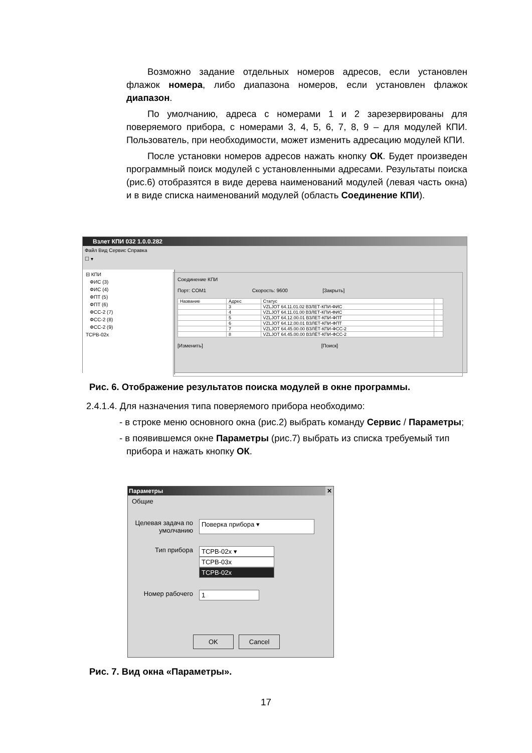Возможно задание отдельных номеров адресов, если установлен флажок номера, либо диапазона номеров, если установлен флажок диапазон.
По умолчанию, адреса с номерами 1 и 2 зарезервированы для поверяемого прибора, с номерами 3, 4, 5, 6, 7, 8, 9 – для модулей КПИ. Пользователь, при необходимости, может изменить адресацию модулей КПИ.
После установки номеров адресов нажать кнопку ОК. Будет произведен программный поиск модулей с установленными адресами. Результаты поиска (рис.6) отобразятся в виде дерева наименований модулей (левая часть окна) и в виде списка наименований модулей (область Соединение КПИ).
Взлет КПИ 032 1.0.0.282
Файл Вид Сервис Справка
☐ ▾
⊟ КПИ
ФИС (3)
ФИС (4)
ФПТ (5)
ФПТ (6)
ФСС-2 (7)
ФСС-2 (8)
ФСС-2 (9)
ТСРВ-02х
Соединение КПИ
Порт: COM1 Скорость: 9600 [Закрыть]
| Название | Адрес | Статус | |
| --- | --- | --- | --- |
| | 3 | VZLJOT 64.11.01.02 ВЗЛЕТ-КПИ-ФИС | |
| | 4 | VZLJOT 64.11.01.00 ВЗЛЕТ-КПИ-ФИС | |
| | 5 | VZLJOT 64.12.00.01 ВЗЛЕТ-КПИ-ФПТ | |
| | 6 | VZLJOT 64.12.00.01 ВЗЛЕТ-КПИ-ФПТ | |
| | 7 | VZLJOT 64.45.00.00 ВЗЛЁТ-КПИ-ФСС-2 | |
| | 8 | VZLJOT 64.45.00.00 ВЗЛЁТ-КПИ-ФСС-2 | |
[Изменить] [Поиск]
Рис. 6. Отображение результатов поиска модулей в окне программы.
2.4.1.4. Для назначения типа поверяемого прибора необходимо:
- в строке меню основного окна (рис.2) выбрать команду Сервис / Параметры;
- в появившемся окне Параметры (рис.7) выбрать из списка требуемый тип прибора и нажать кнопку ОК.
Параметры ✕
Общие
Целевая задача по умолчанию
Поверка прибора ▾
Тип прибора ТСРВ-02х ▾
ТСРВ-03х
ТСРВ-02х
Номер рабочего 1
OK Cancel
Рис. 7. Вид окна «Параметры».
17